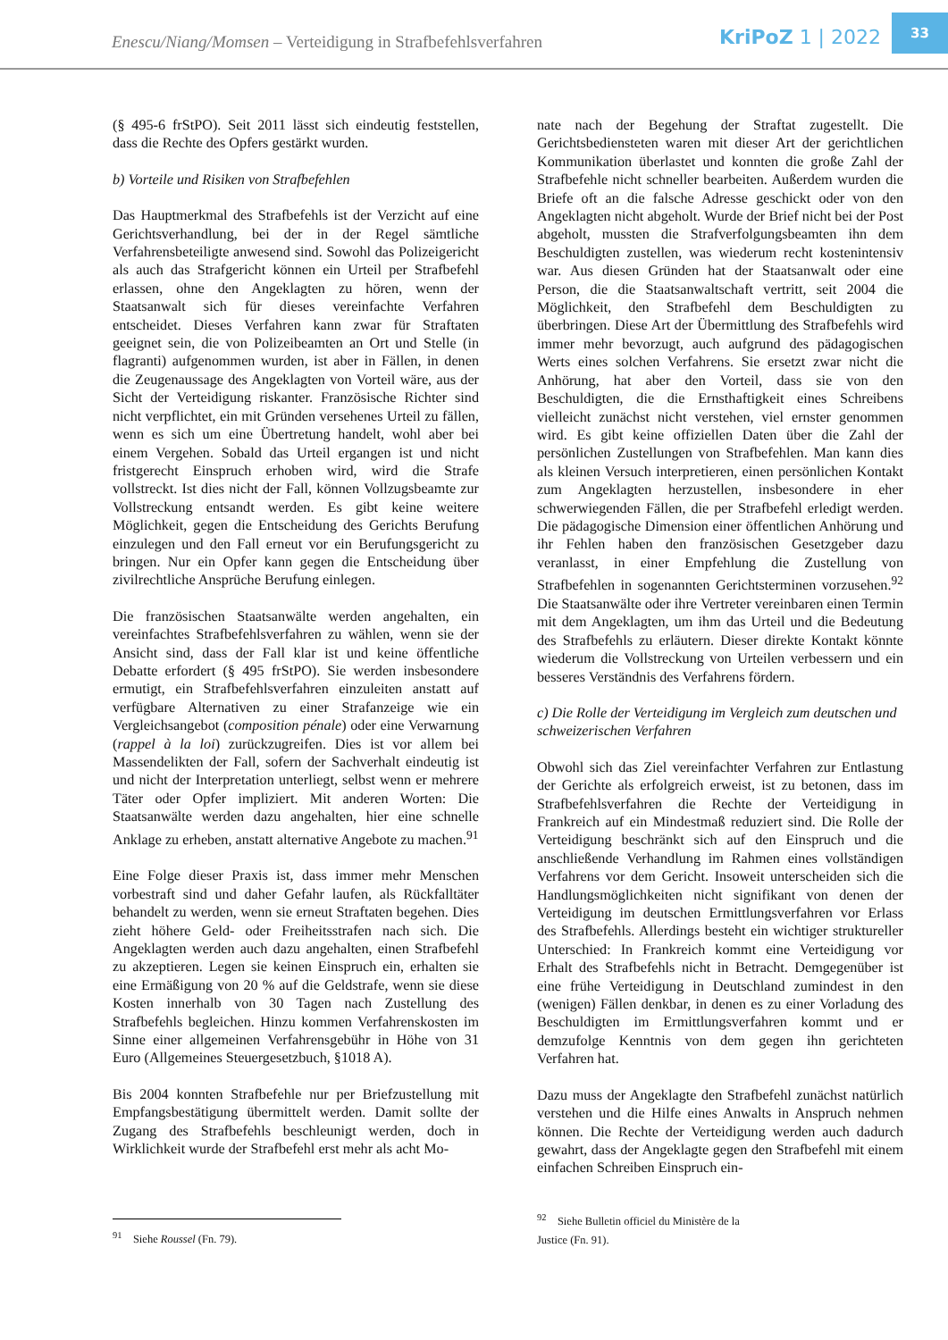Enescu/Niang/Momsen – Verteidigung in Strafbefehlsverfahren
KriPoZ 1 | 2022
33
(§ 495-6 frStPO). Seit 2011 lässt sich eindeutig feststellen, dass die Rechte des Opfers gestärkt wurden.
b) Vorteile und Risiken von Strafbefehlen
Das Hauptmerkmal des Strafbefehls ist der Verzicht auf eine Gerichtsverhandlung, bei der in der Regel sämtliche Verfahrensbeteiligte anwesend sind. Sowohl das Polizeigericht als auch das Strafgericht können ein Urteil per Strafbefehl erlassen, ohne den Angeklagten zu hören, wenn der Staatsanwalt sich für dieses vereinfachte Verfahren entscheidet. Dieses Verfahren kann zwar für Straftaten geeignet sein, die von Polizeibeamten an Ort und Stelle (in flagranti) aufgenommen wurden, ist aber in Fällen, in denen die Zeugenaussage des Angeklagten von Vorteil wäre, aus der Sicht der Verteidigung riskanter. Französische Richter sind nicht verpflichtet, ein mit Gründen versehenes Urteil zu fällen, wenn es sich um eine Übertretung handelt, wohl aber bei einem Vergehen. Sobald das Urteil ergangen ist und nicht fristgerecht Einspruch erhoben wird, wird die Strafe vollstreckt. Ist dies nicht der Fall, können Vollzugsbeamte zur Vollstreckung entsandt werden. Es gibt keine weitere Möglichkeit, gegen die Entscheidung des Gerichts Berufung einzulegen und den Fall erneut vor ein Berufungsgericht zu bringen. Nur ein Opfer kann gegen die Entscheidung über zivilrechtliche Ansprüche Berufung einlegen.
Die französischen Staatsanwälte werden angehalten, ein vereinfachtes Strafbefehlsverfahren zu wählen, wenn sie der Ansicht sind, dass der Fall klar ist und keine öffentliche Debatte erfordert (§ 495 frStPO). Sie werden insbesondere ermutigt, ein Strafbefehlsverfahren einzuleiten anstatt auf verfügbare Alternativen zu einer Strafanzeige wie ein Vergleichsangebot (composition pénale) oder eine Verwarnung (rappel à la loi) zurückzugreifen. Dies ist vor allem bei Massendelikten der Fall, sofern der Sachverhalt eindeutig ist und nicht der Interpretation unterliegt, selbst wenn er mehrere Täter oder Opfer impliziert. Mit anderen Worten: Die Staatsanwälte werden dazu angehalten, hier eine schnelle Anklage zu erheben, anstatt alternative Angebote zu machen.<sup>91</sup>
Eine Folge dieser Praxis ist, dass immer mehr Menschen vorbestraft sind und daher Gefahr laufen, als Rückfalltäter behandelt zu werden, wenn sie erneut Straftaten begehen. Dies zieht höhere Geld- oder Freiheitsstrafen nach sich. Die Angeklagten werden auch dazu angehalten, einen Strafbefehl zu akzeptieren. Legen sie keinen Einspruch ein, erhalten sie eine Ermäßigung von 20 % auf die Geldstrafe, wenn sie diese Kosten innerhalb von 30 Tagen nach Zustellung des Strafbefehls begleichen. Hinzu kommen Verfahrenskosten im Sinne einer allgemeinen Verfahrensgebühr in Höhe von 31 Euro (Allgemeines Steuergesetzbuch, §1018 A).
Bis 2004 konnten Strafbefehle nur per Briefzustellung mit Empfangsbestätigung übermittelt werden. Damit sollte der Zugang des Strafbefehls beschleunigt werden, doch in Wirklichkeit wurde der Strafbefehl erst mehr als acht Mo-
<sup>91</sup> Siehe Roussel (Fn. 79).
nate nach der Begehung der Straftat zugestellt. Die Gerichtsbediensteten waren mit dieser Art der gerichtlichen Kommunikation überlastet und konnten die große Zahl der Strafbefehle nicht schneller bearbeiten. Außerdem wurden die Briefe oft an die falsche Adresse geschickt oder von den Angeklagten nicht abgeholt. Wurde der Brief nicht bei der Post abgeholt, mussten die Strafverfolgungsbeamten ihn dem Beschuldigten zustellen, was wiederum recht kostenintensiv war. Aus diesen Gründen hat der Staatsanwalt oder eine Person, die die Staatsanwaltschaft vertritt, seit 2004 die Möglichkeit, den Strafbefehl dem Beschuldigten zu überbringen. Diese Art der Übermittlung des Strafbefehls wird immer mehr bevorzugt, auch aufgrund des pädagogischen Werts eines solchen Verfahrens. Sie ersetzt zwar nicht die Anhörung, hat aber den Vorteil, dass sie von den Beschuldigten, die die Ernsthaftigkeit eines Schreibens vielleicht zunächst nicht verstehen, viel ernster genommen wird. Es gibt keine offiziellen Daten über die Zahl der persönlichen Zustellungen von Strafbefehlen. Man kann dies als kleinen Versuch interpretieren, einen persönlichen Kontakt zum Angeklagten herzustellen, insbesondere in eher schwerwiegenden Fällen, die per Strafbefehl erledigt werden. Die pädagogische Dimension einer öffentlichen Anhörung und ihr Fehlen haben den französischen Gesetzgeber dazu veranlasst, in einer Empfehlung die Zustellung von Strafbefehlen in sogenannten Gerichtsterminen vorzusehen.<sup>92</sup> Die Staatsanwälte oder ihre Vertreter vereinbaren einen Termin mit dem Angeklagten, um ihm das Urteil und die Bedeutung des Strafbefehls zu erläutern. Dieser direkte Kontakt könnte wiederum die Vollstreckung von Urteilen verbessern und ein besseres Verständnis des Verfahrens fördern.
c) Die Rolle der Verteidigung im Vergleich zum deutschen und schweizerischen Verfahren
Obwohl sich das Ziel vereinfachter Verfahren zur Entlastung der Gerichte als erfolgreich erweist, ist zu betonen, dass im Strafbefehlsverfahren die Rechte der Verteidigung in Frankreich auf ein Mindestmaß reduziert sind. Die Rolle der Verteidigung beschränkt sich auf den Einspruch und die anschließende Verhandlung im Rahmen eines vollständigen Verfahrens vor dem Gericht. Insoweit unterscheiden sich die Handlungsmöglichkeiten nicht signifikant von denen der Verteidigung im deutschen Ermittlungsverfahren vor Erlass des Strafbefehls. Allerdings besteht ein wichtiger struktureller Unterschied: In Frankreich kommt eine Verteidigung vor Erhalt des Strafbefehls nicht in Betracht. Demgegenüber ist eine frühe Verteidigung in Deutschland zumindest in den (wenigen) Fällen denkbar, in denen es zu einer Vorladung des Beschuldigten im Ermittlungsverfahren kommt und er demzufolge Kenntnis von dem gegen ihn gerichteten Verfahren hat.
Dazu muss der Angeklagte den Strafbefehl zunächst natürlich verstehen und die Hilfe eines Anwalts in Anspruch nehmen können. Die Rechte der Verteidigung werden auch dadurch gewahrt, dass der Angeklagte gegen den Strafbefehl mit einem einfachen Schreiben Einspruch ein-
<sup>92</sup> Siehe Bulletin officiel du Ministère de la Justice (Fn. 91).